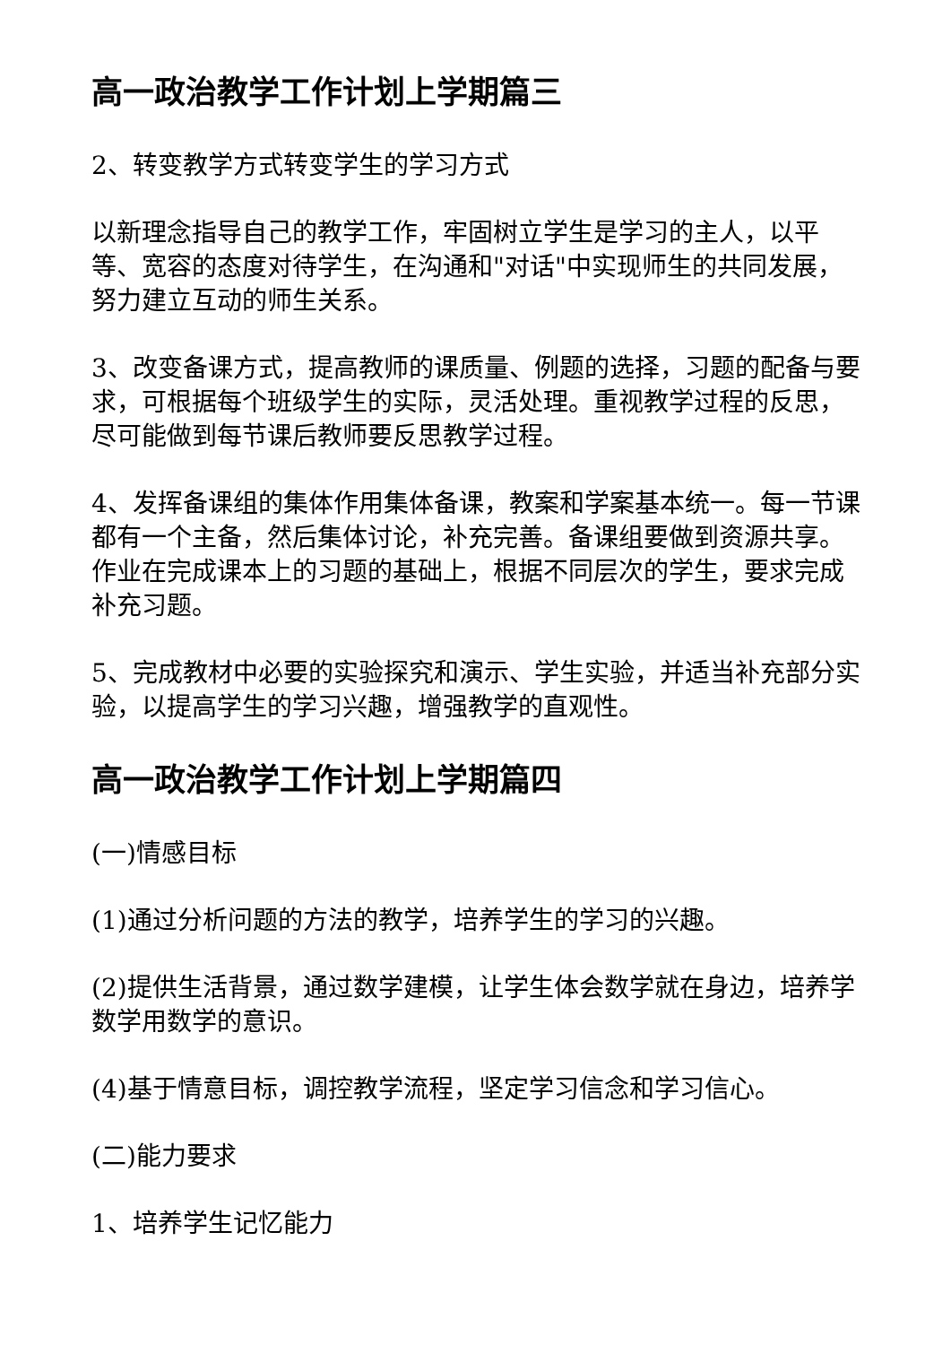高一政治教学工作计划上学期篇三
2、转变教学方式转变学生的学习方式
以新理念指导自己的教学工作，牢固树立学生是学习的主人，以平等、宽容的态度对待学生，在沟通和"对话"中实现师生的共同发展，努力建立互动的师生关系。
3、改变备课方式，提高教师的课质量、例题的选择，习题的配备与要求，可根据每个班级学生的实际，灵活处理。重视教学过程的反思，尽可能做到每节课后教师要反思教学过程。
4、发挥备课组的集体作用集体备课，教案和学案基本统一。每一节课都有一个主备，然后集体讨论，补充完善。备课组要做到资源共享。作业在完成课本上的习题的基础上，根据不同层次的学生，要求完成补充习题。
5、完成教材中必要的实验探究和演示、学生实验，并适当补充部分实验，以提高学生的学习兴趣，增强教学的直观性。
高一政治教学工作计划上学期篇四
(一)情感目标
(1)通过分析问题的方法的教学，培养学生的学习的兴趣。
(2)提供生活背景，通过数学建模，让学生体会数学就在身边，培养学数学用数学的意识。
(4)基于情意目标，调控教学流程，坚定学习信念和学习信心。
(二)能力要求
1、培养学生记忆能力